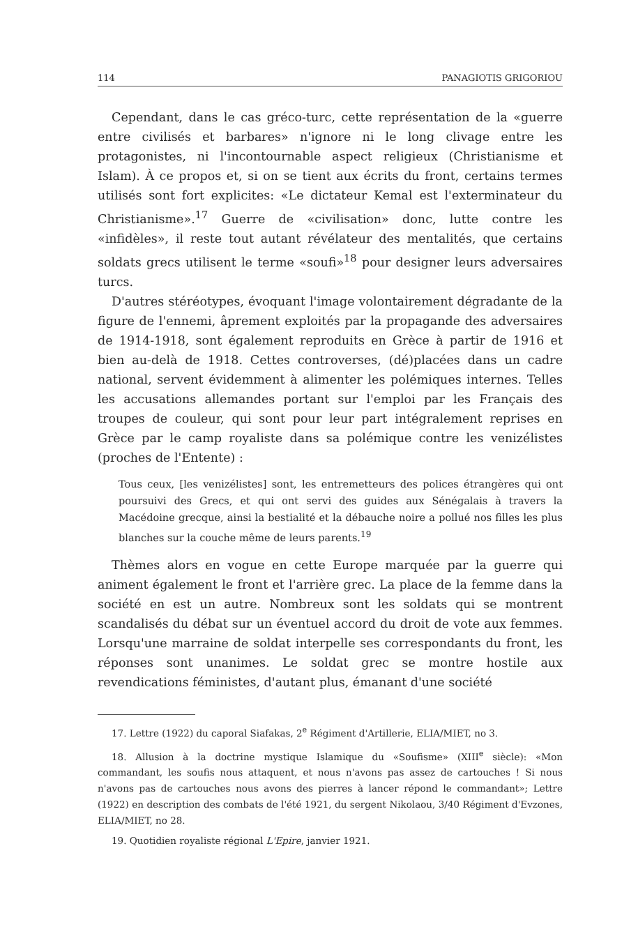114 PANAGIOTIS GRIGORIOU
Cependant, dans le cas gréco-turc, cette représentation de la «guerre entre civilisés et barbares» n'ignore ni le long clivage entre les protagonistes, ni l'incontournable aspect religieux (Christianisme et Islam). À ce propos et, si on se tient aux écrits du front, certains termes utilisés sont fort explicites: «Le dictateur Kemal est l'exterminateur du Christianisme».<sup>17</sup> Guerre de «civilisation» donc, lutte contre les «infidèles», il reste tout autant révélateur des mentalités, que certains soldats grecs utilisent le terme «soufi»<sup>18</sup> pour designer leurs adversaires turcs.
D'autres stéréotypes, évoquant l'image volontairement dégradante de la figure de l'ennemi, âprement exploités par la propagande des adversaires de 1914-1918, sont également reproduits en Grèce à partir de 1916 et bien au-delà de 1918. Cettes controverses, (dé)placées dans un cadre national, servent évidemment à alimenter les polémiques internes. Telles les accusations allemandes portant sur l'emploi par les Français des troupes de couleur, qui sont pour leur part intégralement reprises en Grèce par le camp royaliste dans sa polémique contre les venizélistes (proches de l'Entente) :
Tous ceux, [les venizélistes] sont, les entremetteurs des polices étrangères qui ont poursuivi des Grecs, et qui ont servi des guides aux Sénégalais à travers la Macédoine grecque, ainsi la bestialité et la débauche noire a pollué nos filles les plus blanches sur la couche même de leurs parents.<sup>19</sup>
Thèmes alors en vogue en cette Europe marquée par la guerre qui animent également le front et l'arrière grec. La place de la femme dans la société en est un autre. Nombreux sont les soldats qui se montrent scandalisés du débat sur un éventuel accord du droit de vote aux femmes. Lorsqu'une marraine de soldat interpelle ses correspondants du front, les réponses sont unanimes. Le soldat grec se montre hostile aux revendications féministes, d'autant plus, émanant d'une société
17. Lettre (1922) du caporal Siafakas, 2<sup>e</sup> Régiment d'Artillerie, ELIA/MIET, no 3.
18. Allusion à la doctrine mystique Islamique du «Soufisme» (XIII<sup>e</sup> siècle): «Mon commandant, les soufis nous attaquent, et nous n'avons pas assez de cartouches ! Si nous n'avons pas de cartouches nous avons des pierres à lancer répond le commandant»; Lettre (1922) en description des combats de l'été 1921, du sergent Nikolaou, 3/40 Régiment d'Evzones, ELIA/MIET, no 28.
19. Quotidien royaliste régional L'Epire, janvier 1921.